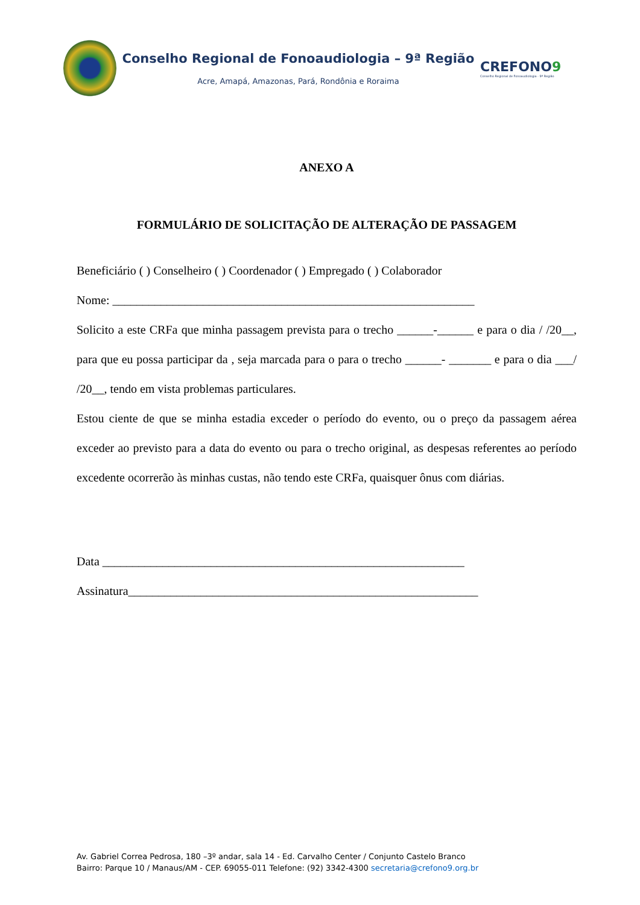Conselho Regional de Fonoaudiologia – 9ª Região
Acre, Amapá, Amazonas, Pará, Rondônia e Roraima
CREFONO9
Conselho Regional de Fonoaudiologia - 9ª Região
ANEXO A
FORMULÁRIO DE SOLICITAÇÃO DE ALTERAÇÃO DE PASSAGEM
Beneficiário ( ) Conselheiro ( ) Coordenador ( ) Empregado ( ) Colaborador
Nome: ____________________________________________________________
Solicito a este CRFa que minha passagem prevista para o trecho ______-______ e para o dia / /20__, para que eu possa participar da , seja marcada para o para o trecho ______- _______ e para o dia ___/ /20__, tendo em vista problemas particulares.
Estou ciente de que se minha estadia exceder o período do evento, ou o preço da passagem aérea exceder ao previsto para a data do evento ou para o trecho original, as despesas referentes ao período excedente ocorrerão às minhas custas, não tendo este CRFa, quaisquer ônus com diárias.
Data ____________________________________________________________
Assinatura__________________________________________________________
Av. Gabriel Correa Pedrosa, 180 –3º andar, sala 14 - Ed. Carvalho Center / Conjunto Castelo Branco
Bairro: Parque 10 / Manaus/AM - CEP. 69055-011 Telefone: (92) 3342-4300 secretaria@crefono9.org.br